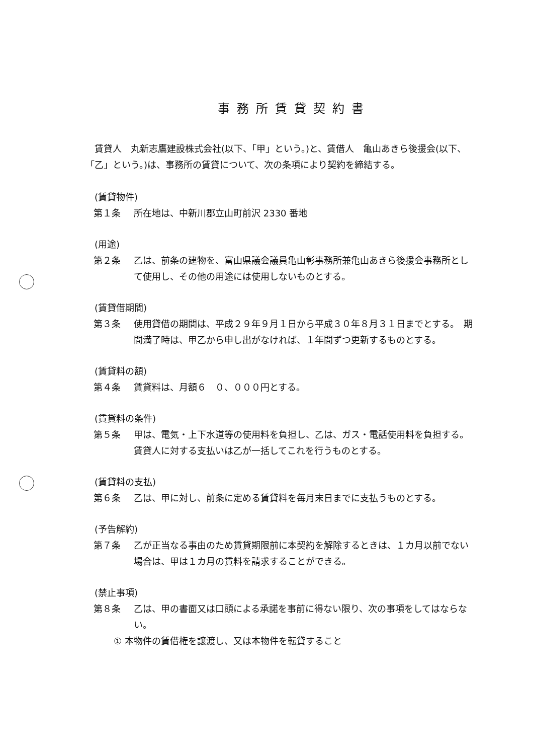事務所賃貸契約書
賃貸人　丸新志鷹建設株式会社(以下、「甲」という。)と、賃借人　亀山あきら後援会(以下、「乙」という。)は、事務所の賃貸について、次の条項により契約を締結する。
(賃貸物件)
第１条 所在地は、中新川郡立山町前沢 2330 番地
(用途)
第２条 乙は、前条の建物を、富山県議会議員亀山彰事務所兼亀山あきら後援会事務所として使用し、その他の用途には使用しないものとする。
(賃貸借期間)
第３条 使用貸借の期間は、平成２９年９月１日から平成３０年８月３１日までとする。　期間満了時は、甲乙から申し出がなければ、１年間ずつ更新するものとする。
(賃貸料の額)
第４条 賃貸料は、月額６　０、０００円とする。
(賃貸料の条件)
第５条 甲は、電気・上下水道等の使用料を負担し、乙は、ガス・電話使用料を負担する。賃貸人に対する支払いは乙が一括してこれを行うものとする。
(賃貸料の支払)
第６条 乙は、甲に対し、前条に定める賃貸料を毎月末日までに支払うものとする。
(予告解約)
第７条 乙が正当なる事由のため賃貸期限前に本契約を解除するときは、１カ月以前でない場合は、甲は１カ月の賃料を請求することができる。
(禁止事項)
第８条 乙は、甲の書面又は口頭による承諾を事前に得ない限り、次の事項をしてはならない。
① 本物件の賃借権を譲渡し、又は本物件を転貸すること